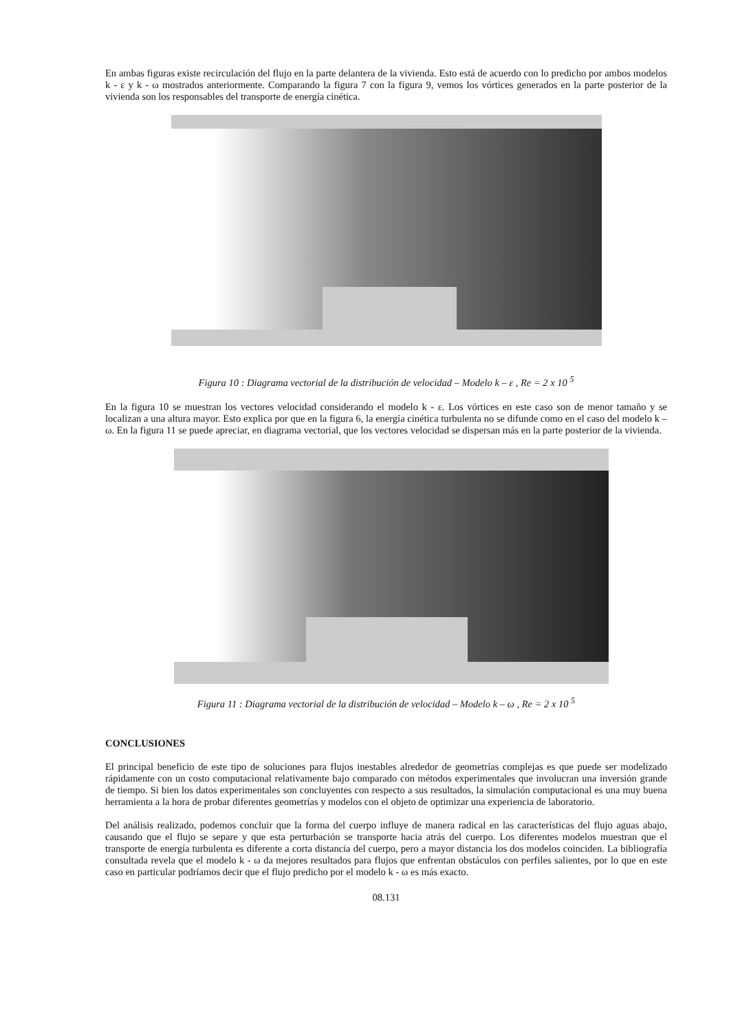En ambas figuras existe recirculación del flujo en la parte delantera de la vivienda. Esto está de acuerdo con lo predicho por ambos modelos k - ε y k - ω mostrados anteriormente. Comparando la figura 7 con la figura 9, vemos los vórtices generados en la parte posterior de la vivienda son los responsables del transporte de energía cinética.
Figura 10 : Diagrama vectorial de la distribución de velocidad – Modelo k – ε , Re = 2 x 10 <sup>5</sup>
En la figura 10 se muestran los vectores velocidad considerando el modelo k - ε. Los vórtices en este caso son de menor tamaño y se localizan a una altura mayor. Esto explica por que en la figura 6, la energía cinética turbulenta no se difunde como en el caso del modelo k – ω. En la figura 11 se puede apreciar, en diagrama vectorial, que los vectores velocidad se dispersan más en la parte posterior de la vivienda.
Figura 11 : Diagrama vectorial de la distribución de velocidad – Modelo k – ω , Re = 2 x 10 <sup>5</sup>
CONCLUSIONES
El principal beneficio de este tipo de soluciones para flujos inestables alrededor de geometrías complejas es que puede ser modelizado rápidamente con un costo computacional relativamente bajo comparado con métodos experimentales que involucran una inversión grande de tiempo. Si bien los datos experimentales son concluyentes con respecto a sus resultados, la simulación computacional es una muy buena herramienta a la hora de probar diferentes geometrías y modelos con el objeto de optimizar una experiencia de laboratorio.
Del análisis realizado, podemos concluir que la forma del cuerpo influye de manera radical en las características del flujo aguas abajo, causando que el flujo se separe y que esta perturbación se transporte hacia atrás del cuerpo. Los diferentes modelos muestran que el transporte de energía turbulenta es diferente a corta distancia del cuerpo, pero a mayor distancia los dos modelos coinciden. La bibliografía consultada revela que el modelo k - ω da mejores resultados para flujos que enfrentan obstáculos con perfiles salientes, por lo que en este caso en particular podríamos decir que el flujo predicho por el modelo k - ω es más exacto.
08.131